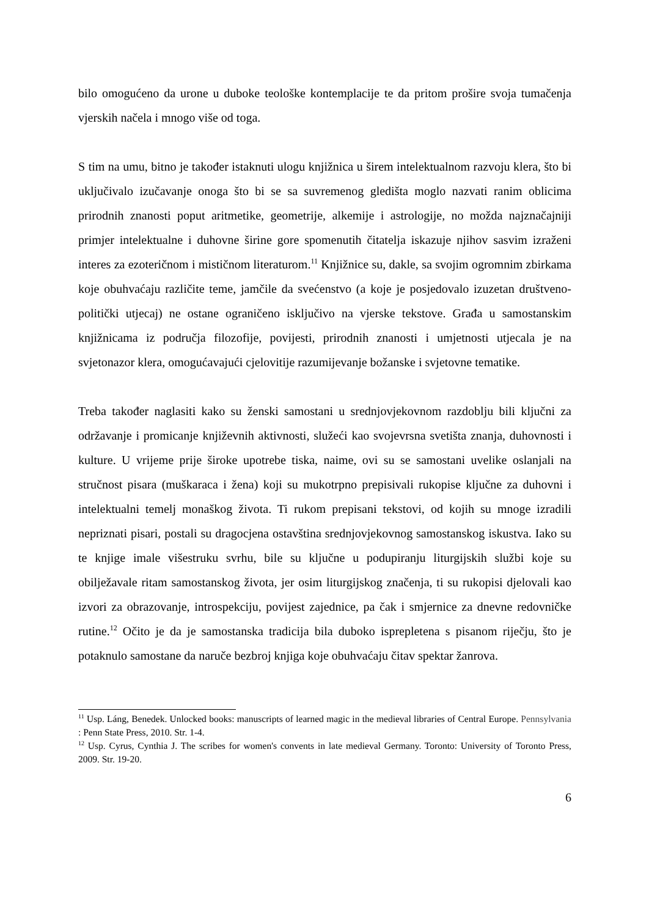bilo omogućeno da urone u duboke teološke kontemplacije te da pritom prošire svoja tumačenja vjerskih načela i mnogo više od toga.
S tim na umu, bitno je također istaknuti ulogu knjižnica u širem intelektualnom razvoju klera, što bi uključivalo izučavanje onoga što bi se sa suvremenog gledišta moglo nazvati ranim oblicima prirodnih znanosti poput aritmetike, geometrije, alkemije i astrologije, no možda najznačajniji primjer intelektualne i duhovne širine gore spomenutih čitatelja iskazuje njihov sasvim izraženi interes za ezoteričnom i mističnom literaturom.<sup>11</sup> Knjižnice su, dakle, sa svojim ogromnim zbirkama koje obuhvaćaju različite teme, jamčile da svećenstvo (a koje je posjedovalo izuzetan društveno-politički utjecaj) ne ostane ograničeno isključivo na vjerske tekstove. Građa u samostanskim knjižnicama iz područja filozofije, povijesti, prirodnih znanosti i umjetnosti utjecala je na svjetonazor klera, omogućavajući cjelovitije razumijevanje božanske i svjetovne tematike.
Treba također naglasiti kako su ženski samostani u srednjovjekovnom razdoblju bili ključni za održavanje i promicanje književnih aktivnosti, služeći kao svojevrsna svetišta znanja, duhovnosti i kulture. U vrijeme prije široke upotrebe tiska, naime, ovi su se samostani uvelike oslanjali na stručnost pisara (muškaraca i žena) koji su mukotrpno prepisivali rukopise ključne za duhovni i intelektualni temelj monaškog života. Ti rukom prepisani tekstovi, od kojih su mnoge izradili nepriznati pisari, postali su dragocjena ostavština srednjovjekovnog samostanskog iskustva. Iako su te knjige imale višestruku svrhu, bile su ključne u podupiranju liturgijskih službi koje su obilježavale ritam samostanskog života, jer osim liturgijskog značenja, ti su rukopisi djelovali kao izvori za obrazovanje, introspekciju, povijest zajednice, pa čak i smjernice za dnevne redovničke rutine.<sup>12</sup> Očito je da je samostanska tradicija bila duboko isprepletena s pisanom riječju, što je potaknulo samostane da naruče bezbroj knjiga koje obuhvaćaju čitav spektar žanrova.
<sup>11</sup> Usp. Láng, Benedek. Unlocked books: manuscripts of learned magic in the medieval libraries of Central Europe. Pennsylvania : Penn State Press, 2010. Str. 1-4.
<sup>12</sup> Usp. Cyrus, Cynthia J. The scribes for women's convents in late medieval Germany. Toronto: University of Toronto Press, 2009. Str. 19-20.
6